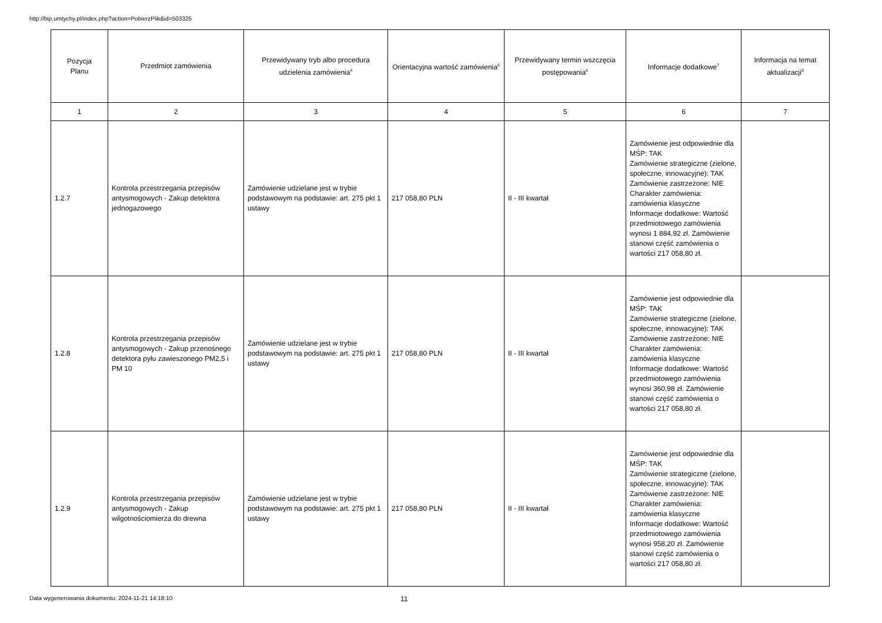http://bip.umtychy.pl/index.php?action=PobierzPlik&id=503325
| Pozycja Planu | Przedmiot zamówienia | Przewidywany tryb albo procedura udzielenia zamówienia<sup>4</sup> | Orientacyjna wartość zamówienia<sup>5</sup> | Przewidywany termin wszczęcia postępowania<sup>6</sup> | Informacje dodatkowe<sup>7</sup> | Informacja na temat aktualizacji<sup>8</sup> |
| --- | --- | --- | --- | --- | --- | --- |
| 1 | 2 | 3 | 4 | 5 | 6 | 7 |
| 1.2.7 | Kontrola przestrzegania przepisów antysmogowych - Zakup detektora jednogazowego | Zamówienie udzielane jest w trybie podstawowym na podstawie: art. 275 pkt 1 ustawy | 217 058,80 PLN | II - III kwartał | Zamówienie jest odpowiednie dla MŚP: TAK Zamówienie strategiczne (zielone, społeczne, innowacyjne): TAK Zamówienie zastrzeżone: NIE Charakter zamówienia: zamówienia klasyczne Informacje dodatkowe: Wartość przedmiotowego zamówienia wynosi 1 884,92 zł. Zamówienie stanowi część zamówienia o wartości 217 058,80 zł. | |
| 1.2.8 | Kontrola przestrzegania przepisów antysmogowych - Zakup przenośnego detektora pyłu zawieszonego PM2,5 i PM 10 | Zamówienie udzielane jest w trybie podstawowym na podstawie: art. 275 pkt 1 ustawy | 217 058,80 PLN | II - III kwartał | Zamówienie jest odpowiednie dla MŚP: TAK Zamówienie strategiczne (zielone, społeczne, innowacyjne): TAK Zamówienie zastrzeżone: NIE Charakter zamówienia: zamówienia klasyczne Informacje dodatkowe: Wartość przedmiotowego zamówienia wynosi 360,98 zł. Zamówienie stanowi część zamówienia o wartości 217 058,80 zł. | |
| 1.2.9 | Kontrola przestrzegania przepisów antysmogowych - Zakup wilgotnościomierza do drewna | Zamówienie udzielane jest w trybie podstawowym na podstawie: art. 275 pkt 1 ustawy | 217 058,80 PLN | II - III kwartał | Zamówienie jest odpowiednie dla MŚP: TAK Zamówienie strategiczne (zielone, społeczne, innowacyjne): TAK Zamówienie zastrzeżone: NIE Charakter zamówienia: zamówienia klasyczne Informacje dodatkowe: Wartość przedmiotowego zamówienia wynosi 958,20 zł. Zamówienie stanowi część zamówienia o wartości 217 058,80 zł. | |
Data wygenerowania dokumentu: 2024-11-21 14:18:10 11